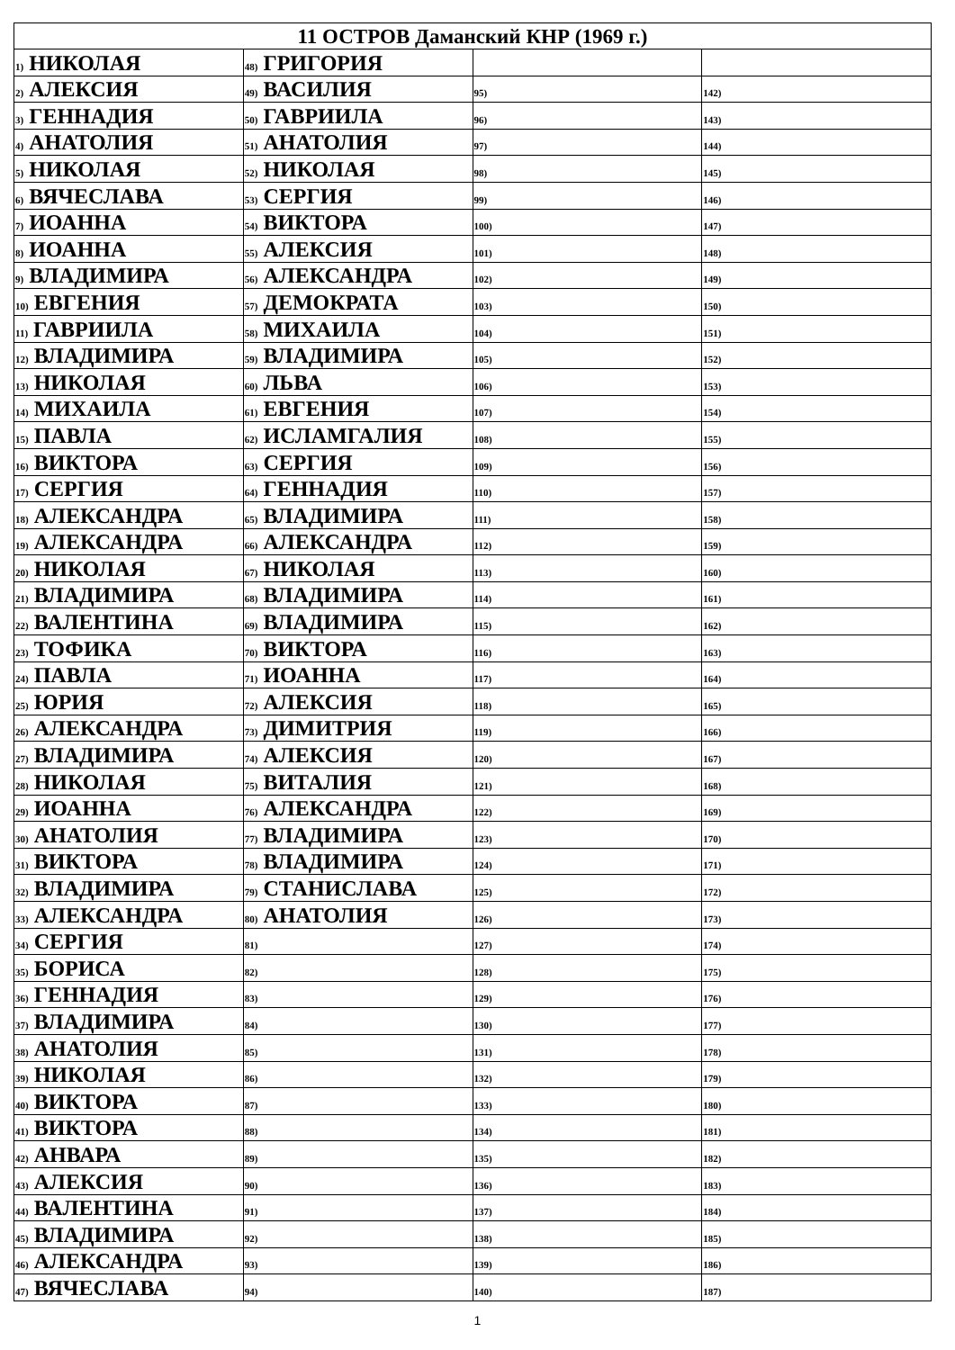| 11 ОСТРОВ Даманский КНР (1969 г.) | | | |
| --- | --- | --- | --- |
| 1) НИКОЛАЯ | 48) ГРИГОРИЯ | | |
| 2) АЛЕКСИЯ | 49) ВАСИЛИЯ | 95) | 142) |
| 3) ГЕННАДИЯ | 50) ГАВРИИЛА | 96) | 143) |
| 4) АНАТОЛИЯ | 51) АНАТОЛИЯ | 97) | 144) |
| 5) НИКОЛАЯ | 52) НИКОЛАЯ | 98) | 145) |
| 6) ВЯЧЕСЛАВА | 53) СЕРГИЯ | 99) | 146) |
| 7) ИОАННА | 54) ВИКТОРА | 100) | 147) |
| 8) ИОАННА | 55) АЛЕКСИЯ | 101) | 148) |
| 9) ВЛАДИМИРА | 56) АЛЕКСАНДРА | 102) | 149) |
| 10) ЕВГЕНИЯ | 57) ДЕМОКРАТА | 103) | 150) |
| 11) ГАВРИИЛА | 58) МИХАИЛА | 104) | 151) |
| 12) ВЛАДИМИРА | 59) ВЛАДИМИРА | 105) | 152) |
| 13) НИКОЛАЯ | 60) ЛЬВА | 106) | 153) |
| 14) МИХАИЛА | 61) ЕВГЕНИЯ | 107) | 154) |
| 15) ПАВЛА | 62) ИСЛАМГАЛИЯ | 108) | 155) |
| 16) ВИКТОРА | 63) СЕРГИЯ | 109) | 156) |
| 17) СЕРГИЯ | 64) ГЕННАДИЯ | 110) | 157) |
| 18) АЛЕКСАНДРА | 65) ВЛАДИМИРА | 111) | 158) |
| 19) АЛЕКСАНДРА | 66) АЛЕКСАНДРА | 112) | 159) |
| 20) НИКОЛАЯ | 67) НИКОЛАЯ | 113) | 160) |
| 21) ВЛАДИМИРА | 68) ВЛАДИМИРА | 114) | 161) |
| 22) ВАЛЕНТИНА | 69) ВЛАДИМИРА | 115) | 162) |
| 23) ТОФИКА | 70) ВИКТОРА | 116) | 163) |
| 24) ПАВЛА | 71) ИОАННА | 117) | 164) |
| 25) ЮРИЯ | 72) АЛЕКСИЯ | 118) | 165) |
| 26) АЛЕКСАНДРА | 73) ДИМИТРИЯ | 119) | 166) |
| 27) ВЛАДИМИРА | 74) АЛЕКСИЯ | 120) | 167) |
| 28) НИКОЛАЯ | 75) ВИТАЛИЯ | 121) | 168) |
| 29) ИОАННА | 76) АЛЕКСАНДРА | 122) | 169) |
| 30) АНАТОЛИЯ | 77) ВЛАДИМИРА | 123) | 170) |
| 31) ВИКТОРА | 78) ВЛАДИМИРА | 124) | 171) |
| 32) ВЛАДИМИРА | 79) СТАНИСЛАВА | 125) | 172) |
| 33) АЛЕКСАНДРА | 80) АНАТОЛИЯ | 126) | 173) |
| 34) СЕРГИЯ | 81) | 127) | 174) |
| 35) БОРИСА | 82) | 128) | 175) |
| 36) ГЕННАДИЯ | 83) | 129) | 176) |
| 37) ВЛАДИМИРА | 84) | 130) | 177) |
| 38) АНАТОЛИЯ | 85) | 131) | 178) |
| 39) НИКОЛАЯ | 86) | 132) | 179) |
| 40) ВИКТОРА | 87) | 133) | 180) |
| 41) ВИКТОРА | 88) | 134) | 181) |
| 42) АНВАРА | 89) | 135) | 182) |
| 43) АЛЕКСИЯ | 90) | 136) | 183) |
| 44) ВАЛЕНТИНА | 91) | 137) | 184) |
| 45) ВЛАДИМИРА | 92) | 138) | 185) |
| 46) АЛЕКСАНДРА | 93) | 139) | 186) |
| 47) ВЯЧЕСЛАВА | 94) | 140) | 187) |
1